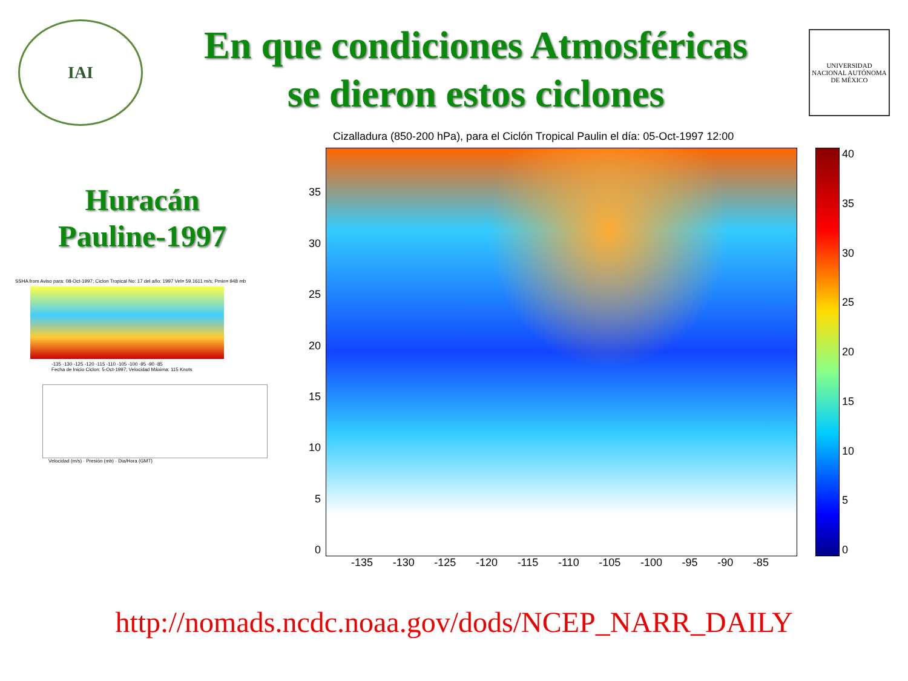IAI
En que condiciones Atmosféricas
se dieron estos ciclones
UNIVERSIDAD NACIONAL AUTÓNOMA DE MÉXICO
Huracán
Pauline-1997
SSHA from Aviso para: 08-Oct-1997; Ciclon Tropical No: 17 del año: 1997 Vel= 59.1611 m/s; Pmin= 948 mb
-135 -130 -125 -120 -115 -110 -105 -100 -95 -90 -85
Fecha de Inicio Ciclon: 5-Oct-1997; Velocidad Máxima: 115 Knots
Velocidad (m/s) · Presión (mb) · Dia/Hora (GMT)
Cizalladura (850-200 hPa), para el Ciclón Tropical Paulin el día: 05-Oct-1997 12:00
35
30
25
20
15
10
5
0
40
35
30
25
20
15
10
5
0
-135 -130 -125 -120 -115 -110 -105 -100 -95 -90 -85
http://nomads.ncdc.noaa.gov/dods/NCEP_NARR_DAILY